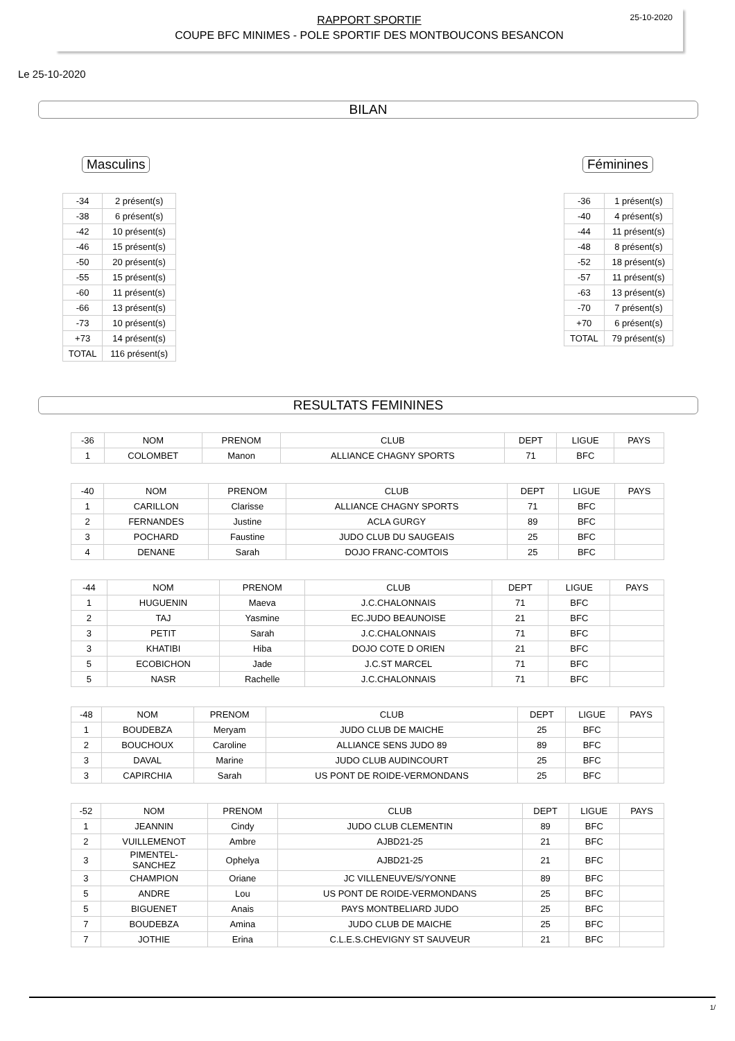RAPPORT SPORTIF
COUPE BFC MINIMES - POLE SPORTIF DES MONTBOUCONS BESANCON
25-10-2020
Le 25-10-2020
BILAN
Masculins Féminines
| -34 | 2 présent(s) |
| -38 | 6 présent(s) |
| -42 | 10 présent(s) |
| -46 | 15 présent(s) |
| -50 | 20 présent(s) |
| -55 | 15 présent(s) |
| -60 | 11 présent(s) |
| -66 | 13 présent(s) |
| -73 | 10 présent(s) |
| +73 | 14 présent(s) |
| TOTAL | 116 présent(s) |
| -36 | 1 présent(s) |
| -40 | 4 présent(s) |
| -44 | 11 présent(s) |
| -48 | 8 présent(s) |
| -52 | 18 présent(s) |
| -57 | 11 présent(s) |
| -63 | 13 présent(s) |
| -70 | 7 présent(s) |
| +70 | 6 présent(s) |
| TOTAL | 79 présent(s) |
RESULTATS FEMININES
| -36 | NOM | PRENOM | CLUB | DEPT | LIGUE | PAYS |
| --- | --- | --- | --- | --- | --- | --- |
| 1 | COLOMBET | Manon | ALLIANCE CHAGNY SPORTS | 71 | BFC | |
| -40 | NOM | PRENOM | CLUB | DEPT | LIGUE | PAYS |
| --- | --- | --- | --- | --- | --- | --- |
| 1 | CARILLON | Clarisse | ALLIANCE CHAGNY SPORTS | 71 | BFC | |
| 2 | FERNANDES | Justine | ACLA GURGY | 89 | BFC | |
| 3 | POCHARD | Faustine | JUDO CLUB DU SAUGEAIS | 25 | BFC | |
| 4 | DENANE | Sarah | DOJO FRANC-COMTOIS | 25 | BFC | |
| -44 | NOM | PRENOM | CLUB | DEPT | LIGUE | PAYS |
| --- | --- | --- | --- | --- | --- | --- |
| 1 | HUGUENIN | Maeva | J.C.CHALONNAIS | 71 | BFC | |
| 2 | TAJ | Yasmine | EC.JUDO BEAUNOISE | 21 | BFC | |
| 3 | PETIT | Sarah | J.C.CHALONNAIS | 71 | BFC | |
| 3 | KHATIBI | Hiba | DOJO COTE D ORIEN | 21 | BFC | |
| 5 | ECOBICHON | Jade | J.C.ST MARCEL | 71 | BFC | |
| 5 | NASR | Rachelle | J.C.CHALONNAIS | 71 | BFC | |
| -48 | NOM | PRENOM | CLUB | DEPT | LIGUE | PAYS |
| --- | --- | --- | --- | --- | --- | --- |
| 1 | BOUDEBZA | Meryam | JUDO CLUB DE MAICHE | 25 | BFC | |
| 2 | BOUCHOUX | Caroline | ALLIANCE SENS JUDO 89 | 89 | BFC | |
| 3 | DAVAL | Marine | JUDO CLUB AUDINCOURT | 25 | BFC | |
| 3 | CAPIRCHIA | Sarah | US PONT DE ROIDE-VERMONDANS | 25 | BFC | |
| -52 | NOM | PRENOM | CLUB | DEPT | LIGUE | PAYS |
| --- | --- | --- | --- | --- | --- | --- |
| 1 | JEANNIN | Cindy | JUDO CLUB CLEMENTIN | 89 | BFC | |
| 2 | VUILLEMENOT | Ambre | AJBD21-25 | 21 | BFC | |
| 3 | PIMENTEL- SANCHEZ | Ophelya | AJBD21-25 | 21 | BFC | |
| 3 | CHAMPION | Oriane | JC VILLENEUVE/S/YONNE | 89 | BFC | |
| 5 | ANDRE | Lou | US PONT DE ROIDE-VERMONDANS | 25 | BFC | |
| 5 | BIGUENET | Anais | PAYS MONTBELIARD JUDO | 25 | BFC | |
| 7 | BOUDEBZA | Amina | JUDO CLUB DE MAICHE | 25 | BFC | |
| 7 | JOTHIE | Erina | C.L.E.S.CHEVIGNY ST SAUVEUR | 21 | BFC | |
1/